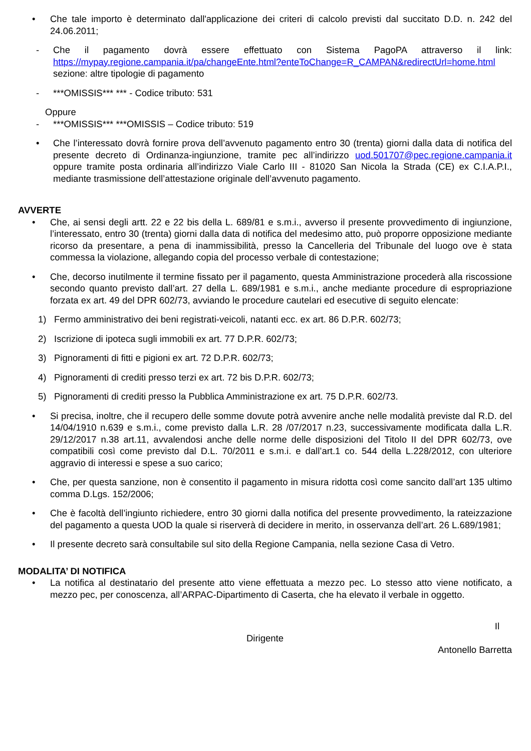• Che tale importo è determinato dall'applicazione dei criteri di calcolo previsti dal succitato D.D. n. 242 del 24.06.2011;
- Che il pagamento dovrà essere effettuato con Sistema PagoPA attraverso il link: https://mypay.regione.campania.it/pa/changeEnte.html?enteToChange=R_CAMPAN&redirectUrl=home.html sezione: altre tipologie di pagamento
- ***OMISSIS*** *** - Codice tributo: 531
Oppure
- ***OMISSIS*** ***OMISSIS – Codice tributo: 519
• Che l’interessato dovrà fornire prova dell’avvenuto pagamento entro 30 (trenta) giorni dalla data di notifica del presente decreto di Ordinanza-ingiunzione, tramite pec all’indirizzo uod.501707@pec.regione.campania.it oppure tramite posta ordinaria all’indirizzo Viale Carlo III - 81020 San Nicola la Strada (CE) ex C.I.A.P.I., mediante trasmissione dell’attestazione originale dell’avvenuto pagamento.
AVVERTE
• Che, ai sensi degli artt. 22 e 22 bis della L. 689/81 e s.m.i., avverso il presente provvedimento di ingiunzione, l’interessato, entro 30 (trenta) giorni dalla data di notifica del medesimo atto, può proporre opposizione mediante ricorso da presentare, a pena di inammissibilità, presso la Cancelleria del Tribunale del luogo ove è stata commessa la violazione, allegando copia del processo verbale di contestazione;
• Che, decorso inutilmente il termine fissato per il pagamento, questa Amministrazione procederà alla riscossione secondo quanto previsto dall’art. 27 della L. 689/1981 e s.m.i., anche mediante procedure di espropriazione forzata ex art. 49 del DPR 602/73, avviando le procedure cautelari ed esecutive di seguito elencate:
1) Fermo amministrativo dei beni registrati-veicoli, natanti ecc. ex art. 86 D.P.R. 602/73;
2) Iscrizione di ipoteca sugli immobili ex art. 77 D.P.R. 602/73;
3) Pignoramenti di fitti e pigioni ex art. 72 D.P.R. 602/73;
4) Pignoramenti di crediti presso terzi ex art. 72 bis D.P.R. 602/73;
5) Pignoramenti di crediti presso la Pubblica Amministrazione ex art. 75 D.P.R. 602/73.
• Si precisa, inoltre, che il recupero delle somme dovute potrà avvenire anche nelle modalità previste dal R.D. del 14/04/1910 n.639 e s.m.i., come previsto dalla L.R. 28 /07/2017 n.23, successivamente modificata dalla L.R. 29/12/2017 n.38 art.11, avvalendosi anche delle norme delle disposizioni del Titolo II del DPR 602/73, ove compatibili così come previsto dal D.L. 70/2011 e s.m.i. e dall’art.1 co. 544 della L.228/2012, con ulteriore aggravio di interessi e spese a suo carico;
• Che, per questa sanzione, non è consentito il pagamento in misura ridotta così come sancito dall’art 135 ultimo comma D.Lgs. 152/2006;
• Che è facoltà dell’ingiunto richiedere, entro 30 giorni dalla notifica del presente provvedimento, la rateizzazione del pagamento a questa UOD la quale si riserverà di decidere in merito, in osservanza dell’art. 26 L.689/1981;
• Il presente decreto sarà consultabile sul sito della Regione Campania, nella sezione Casa di Vetro.
MODALITA’ DI NOTIFICA
• La notifica al destinatario del presente atto viene effettuata a mezzo pec. Lo stesso atto viene notificato, a mezzo pec, per conoscenza, all’ARPAC-Dipartimento di Caserta, che ha elevato il verbale in oggetto.
Il
Dirigente
Antonello Barretta